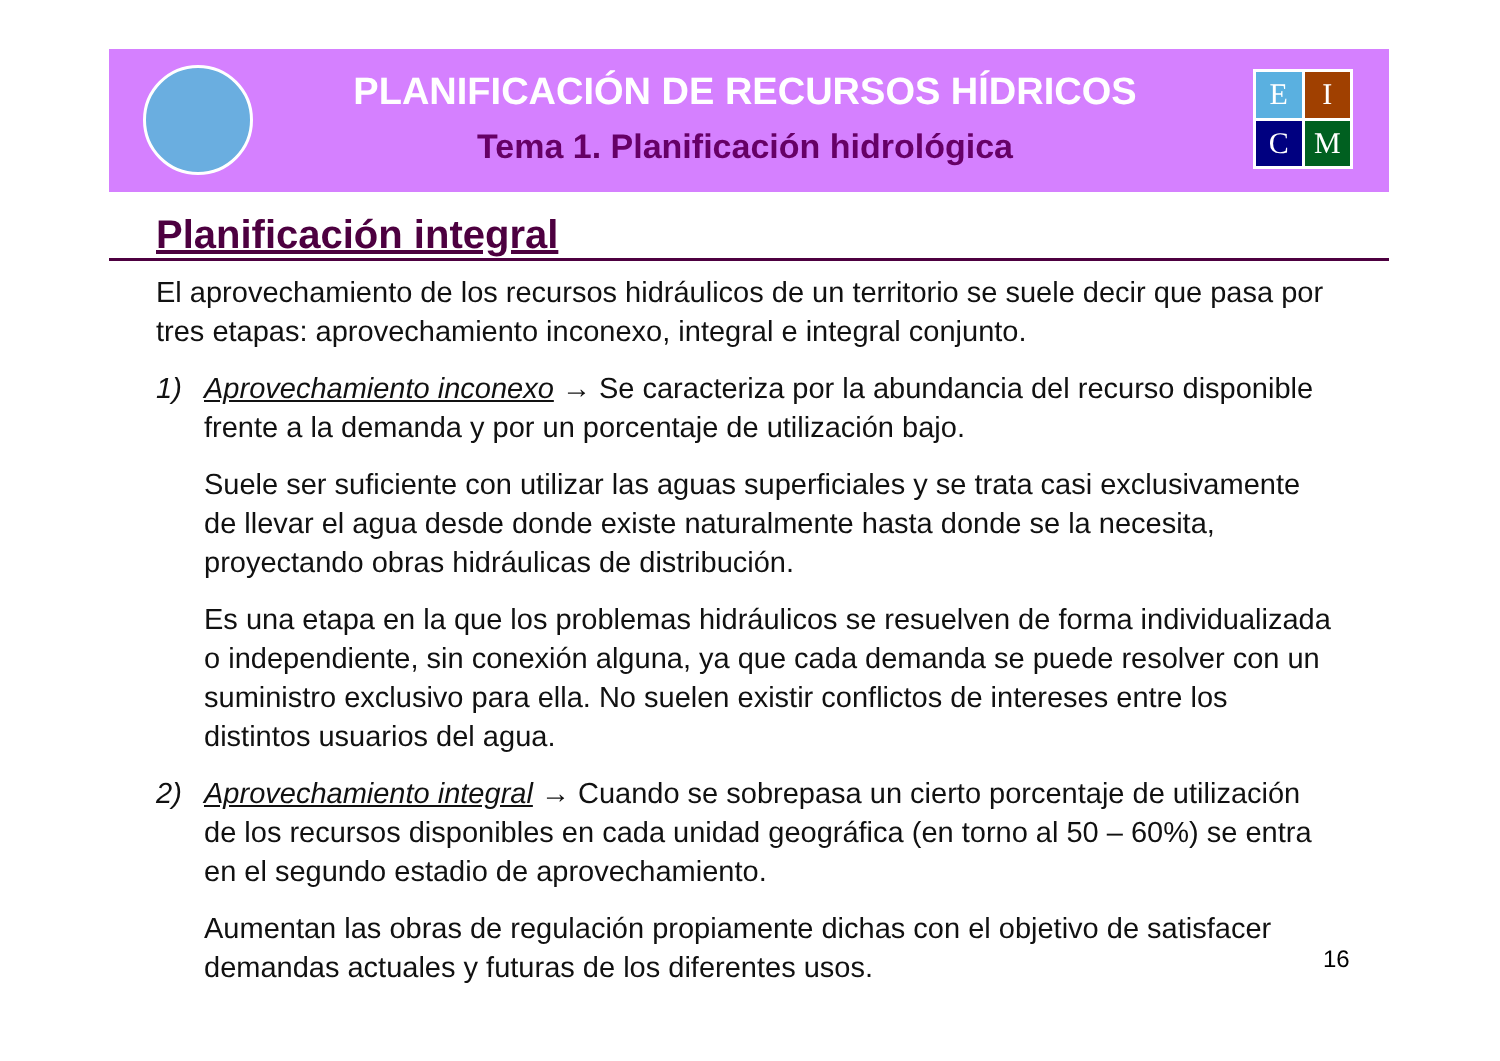PLANIFICACIÓN DE RECURSOS HÍDRICOS
Tema 1. Planificación hidrológica
E
I
C
M
Planificación integral
El aprovechamiento de los recursos hidráulicos de un territorio se suele decir que pasa por tres etapas: aprovechamiento inconexo, integral e integral conjunto.
1) Aprovechamiento inconexo → Se caracteriza por la abundancia del recurso disponible frente a la demanda y por un porcentaje de utilización bajo.
Suele ser suficiente con utilizar las aguas superficiales y se trata casi exclusivamente de llevar el agua desde donde existe naturalmente hasta donde se la necesita, proyectando obras hidráulicas de distribución.
Es una etapa en la que los problemas hidráulicos se resuelven de forma individualizada o independiente, sin conexión alguna, ya que cada demanda se puede resolver con un suministro exclusivo para ella. No suelen existir conflictos de intereses entre los distintos usuarios del agua.
2) Aprovechamiento integral → Cuando se sobrepasa un cierto porcentaje de utilización de los recursos disponibles en cada unidad geográfica (en torno al 50 – 60%) se entra en el segundo estadio de aprovechamiento.
Aumentan las obras de regulación propiamente dichas con el objetivo de satisfacer demandas actuales y futuras de los diferentes usos.
16